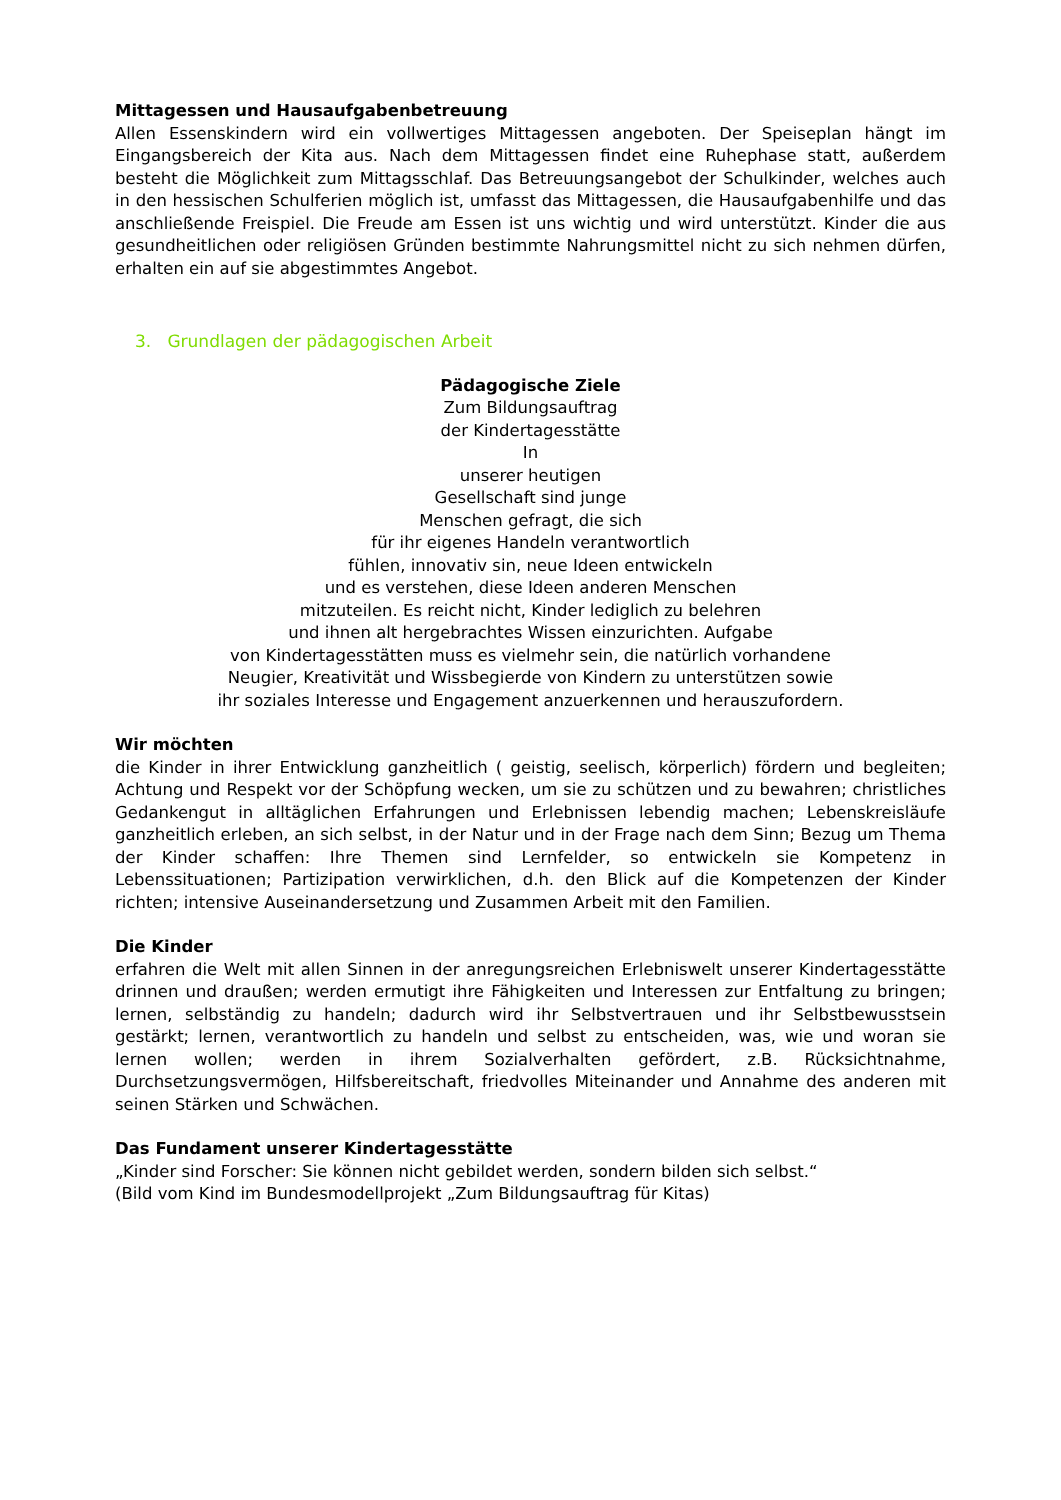Mittagessen und Hausaufgabenbetreuung
Allen Essenskindern wird ein vollwertiges Mittagessen angeboten. Der Speiseplan hängt im Eingangsbereich der Kita aus. Nach dem Mittagessen findet eine Ruhephase statt, außerdem besteht die Möglichkeit zum Mittagsschlaf. Das Betreuungsangebot der Schulkinder, welches auch in den hessischen Schulferien möglich ist, umfasst das Mittagessen, die Hausaufgabenhilfe und das anschließende Freispiel. Die Freude am Essen ist uns wichtig und wird unterstützt. Kinder die aus gesundheitlichen oder religiösen Gründen bestimmte Nahrungsmittel nicht zu sich nehmen dürfen, erhalten ein auf sie abgestimmtes Angebot.
3. Grundlagen der pädagogischen Arbeit
Pädagogische Ziele
Zum Bildungsauftrag
der Kindertagesstätte
In
unserer heutigen
Gesellschaft sind junge
Menschen gefragt, die sich
für ihr eigenes Handeln verantwortlich
fühlen, innovativ sin, neue Ideen entwickeln
und es verstehen, diese Ideen anderen Menschen
mitzuteilen. Es reicht nicht, Kinder lediglich zu belehren
und ihnen alt hergebrachtes Wissen einzurichten. Aufgabe
von Kindertagesstätten muss es vielmehr sein, die natürlich vorhandene
Neugier, Kreativität und Wissbegierde von Kindern zu unterstützen sowie
ihr soziales Interesse und Engagement anzuerkennen und herauszufordern.
Wir möchten
die Kinder in ihrer Entwicklung ganzheitlich ( geistig, seelisch, körperlich) fördern und begleiten; Achtung und Respekt vor der Schöpfung wecken, um sie zu schützen und zu bewahren; christliches Gedankengut in alltäglichen Erfahrungen und Erlebnissen lebendig machen; Lebenskreisläufe ganzheitlich erleben, an sich selbst, in der Natur und in der Frage nach dem Sinn; Bezug um Thema der Kinder schaffen: Ihre Themen sind Lernfelder, so entwickeln sie Kompetenz in Lebenssituationen; Partizipation verwirklichen, d.h. den Blick auf die Kompetenzen der Kinder richten; intensive Auseinandersetzung und Zusammen Arbeit mit den Familien.
Die Kinder
erfahren die Welt mit allen Sinnen in der anregungsreichen Erlebniswelt unserer Kindertagesstätte drinnen und draußen; werden ermutigt ihre Fähigkeiten und Interessen zur Entfaltung zu bringen; lernen, selbständig zu handeln; dadurch wird ihr Selbstvertrauen und ihr Selbstbewusstsein gestärkt; lernen, verantwortlich zu handeln und selbst zu entscheiden, was, wie und woran sie lernen wollen; werden in ihrem Sozialverhalten gefördert, z.B. Rücksichtnahme, Durchsetzungsvermögen, Hilfsbereitschaft, friedvolles Miteinander und Annahme des anderen mit seinen Stärken und Schwächen.
Das Fundament unserer Kindertagesstätte
„Kinder sind Forscher: Sie können nicht gebildet werden, sondern bilden sich selbst.“
(Bild vom Kind im Bundesmodellprojekt „Zum Bildungsauftrag für Kitas)